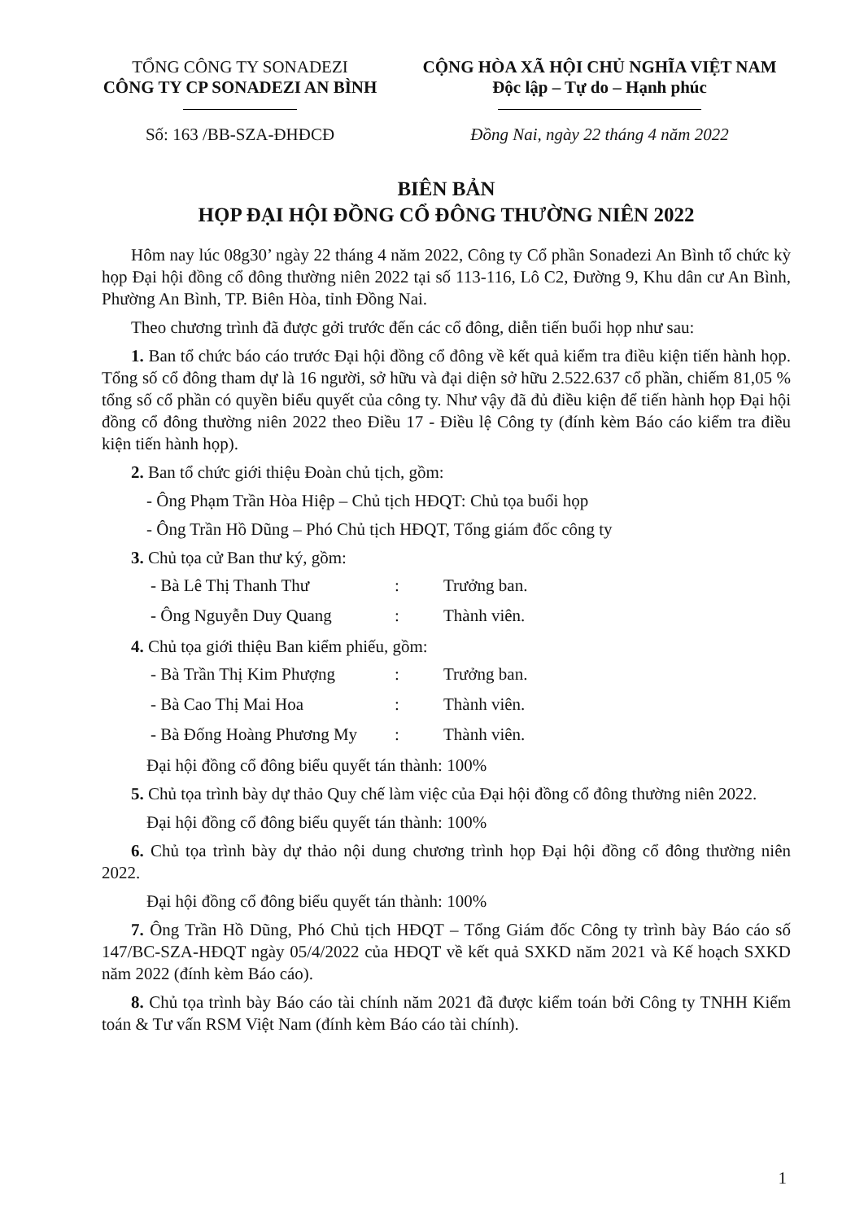TỔNG CÔNG TY SONADEZI
CÔNG TY CP SONADEZI AN BÌNH
Số: 163 /BB-SZA-ĐHĐCĐ
CỘNG HÒA XÃ HỘI CHỦ NGHĨA VIỆT NAM
Độc lập – Tự do – Hạnh phúc
Đồng Nai, ngày 22 tháng 4 năm 2022
BIÊN BẢN
HỌP ĐẠI HỘI ĐỒNG CỔ ĐÔNG THƯỜNG NIÊN 2022
Hôm nay lúc 08g30’ ngày 22 tháng 4 năm 2022, Công ty Cổ phần Sonadezi An Bình tổ chức kỳ họp Đại hội đồng cổ đông thường niên 2022 tại số 113-116, Lô C2, Đường 9, Khu dân cư An Bình, Phường An Bình, TP. Biên Hòa, tỉnh Đồng Nai.
Theo chương trình đã được gởi trước đến các cổ đông, diễn tiến buổi họp như sau:
1. Ban tổ chức báo cáo trước Đại hội đồng cổ đông về kết quả kiểm tra điều kiện tiến hành họp. Tổng số cổ đông tham dự là 16 người, sở hữu và đại diện sở hữu 2.522.637 cổ phần, chiếm 81,05 % tổng số cổ phần có quyền biểu quyết của công ty. Như vậy đã đủ điều kiện để tiến hành họp Đại hội đồng cổ đông thường niên 2022 theo Điều 17 - Điều lệ Công ty (đính kèm Báo cáo kiểm tra điều kiện tiến hành họp).
2. Ban tổ chức giới thiệu Đoàn chủ tịch, gồm:
- Ông Phạm Trần Hòa Hiệp – Chủ tịch HĐQT: Chủ tọa buổi họp
- Ông Trần Hồ Dũng – Phó Chủ tịch HĐQT, Tổng giám đốc công ty
3. Chủ tọa cử Ban thư ký, gồm:
- Bà Lê Thị Thanh Thư: Trưởng ban.
- Ông Nguyễn Duy Quang: Thành viên.
4. Chủ tọa giới thiệu Ban kiểm phiếu, gồm:
- Bà Trần Thị Kim Phượng: Trưởng ban.
- Bà Cao Thị Mai Hoa: Thành viên.
- Bà Đống Hoàng Phương My: Thành viên.
Đại hội đồng cổ đông biểu quyết tán thành: 100%
5. Chủ tọa trình bày dự thảo Quy chế làm việc của Đại hội đồng cổ đông thường niên 2022.
Đại hội đồng cổ đông biểu quyết tán thành: 100%
6. Chủ tọa trình bày dự thảo nội dung chương trình họp Đại hội đồng cổ đông thường niên 2022.
Đại hội đồng cổ đông biểu quyết tán thành: 100%
7. Ông Trần Hồ Dũng, Phó Chủ tịch HĐQT – Tổng Giám đốc Công ty trình bày Báo cáo số 147/BC-SZA-HĐQT ngày 05/4/2022 của HĐQT về kết quả SXKD năm 2021 và Kế hoạch SXKD năm 2022 (đính kèm Báo cáo).
8. Chủ tọa trình bày Báo cáo tài chính năm 2021 đã được kiểm toán bởi Công ty TNHH Kiểm toán & Tư vấn RSM Việt Nam (đính kèm Báo cáo tài chính).
1